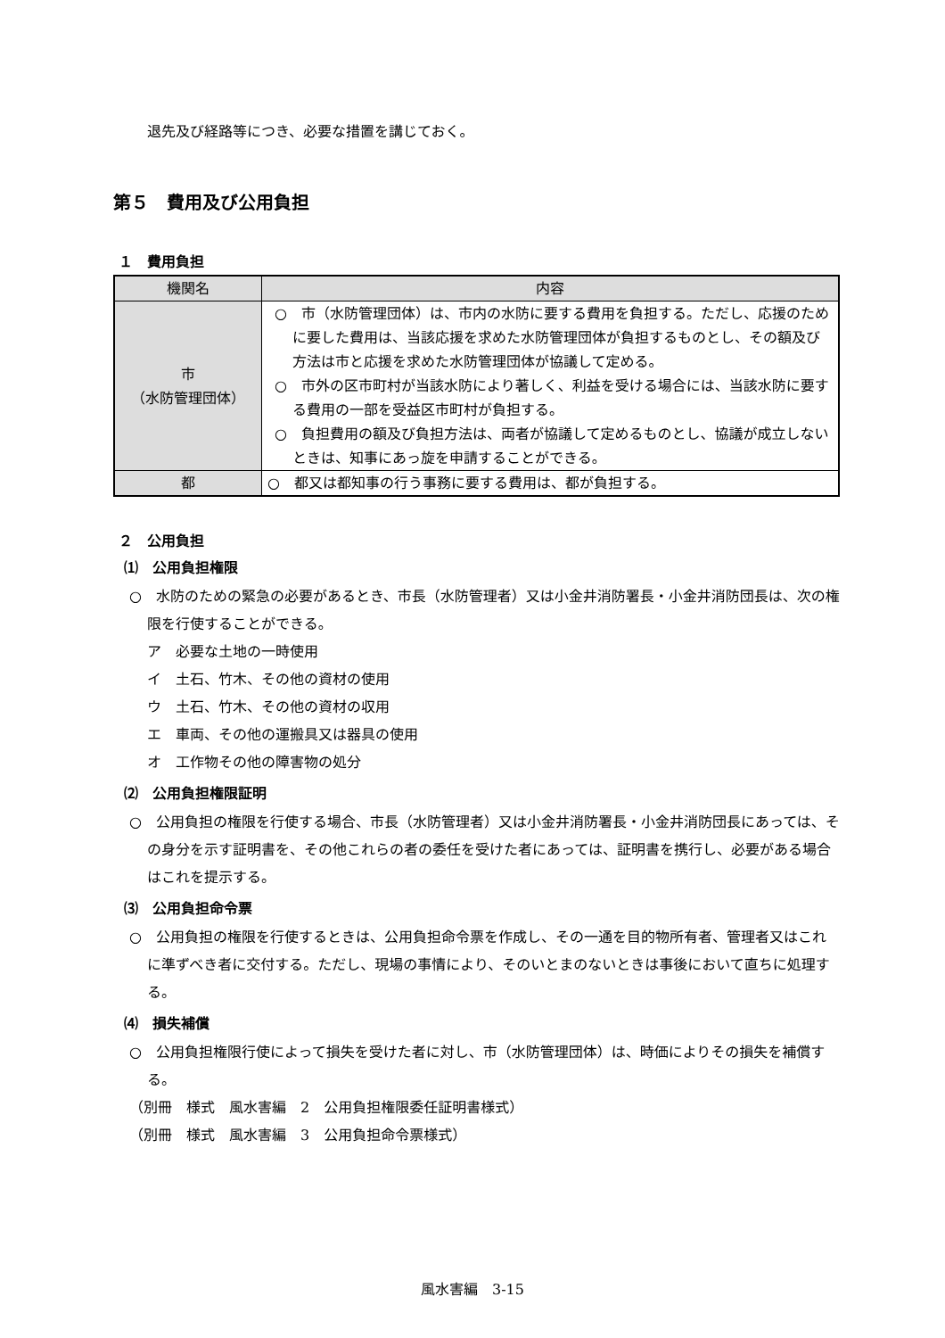退先及び経路等につき、必要な措置を講じておく。
第５　費用及び公用負担
１　費用負担
| 機関名 | 内容 |
| --- | --- |
| 市 （水防管理団体） | ○ 市（水防管理団体）は、市内の水防に要する費用を負担する。ただし、応援のために要した費用は、当該応援を求めた水防管理団体が負担するものとし、その額及び方法は市と応援を求めた水防管理団体が協議して定める。 ○ 市外の区市町村が当該水防により著しく、利益を受ける場合には、当該水防に要する費用の一部を受益区市町村が負担する。 ○ 負担費用の額及び負担方法は、両者が協議して定めるものとし、協議が成立しないときは、知事にあっ旋を申請することができる。 |
| 都 | ○ 都又は都知事の行う事務に要する費用は、都が負担する。 |
２　公用負担
⑴　公用負担権限
○　水防のための緊急の必要があるとき、市長（水防管理者）又は小金井消防署長・小金井消防団長は、次の権限を行使することができる。
ア　必要な土地の一時使用
イ　土石、竹木、その他の資材の使用
ウ　土石、竹木、その他の資材の収用
エ　車両、その他の運搬具又は器具の使用
オ　工作物その他の障害物の処分
⑵　公用負担権限証明
○　公用負担の権限を行使する場合、市長（水防管理者）又は小金井消防署長・小金井消防団長にあっては、その身分を示す証明書を、その他これらの者の委任を受けた者にあっては、証明書を携行し、必要がある場合はこれを提示する。
⑶　公用負担命令票
○　公用負担の権限を行使するときは、公用負担命令票を作成し、その一通を目的物所有者、管理者又はこれに準ずべき者に交付する。ただし、現場の事情により、そのいとまのないときは事後において直ちに処理する。
⑷　損失補償
○　公用負担権限行使によって損失を受けた者に対し、市（水防管理団体）は、時価によりその損失を補償する。
（別冊　様式　風水害編　2　公用負担権限委任証明書様式）
（別冊　様式　風水害編　3　公用負担命令票様式）
風水害編　3-15